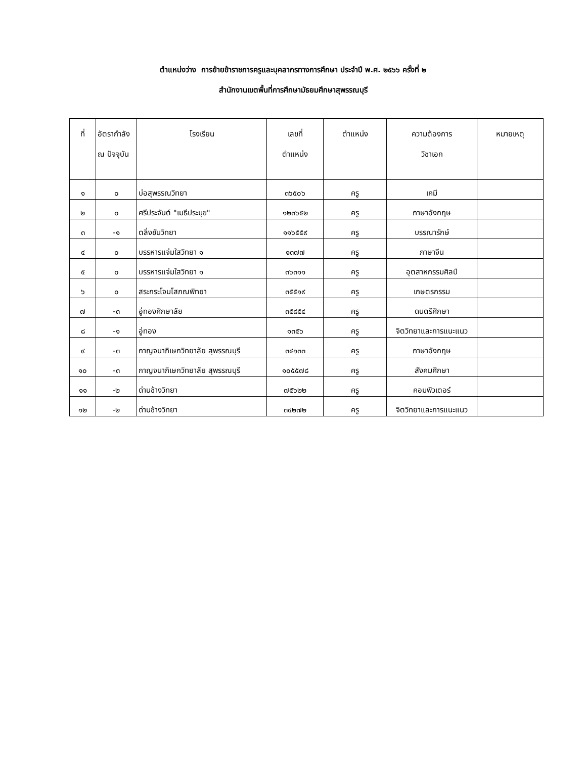ตำแหน่งว่าง การย้ายข้าราชการครูและบุคลากรทางการศึกษา ประจำปี พ.ศ. ๒๕๖๖ ครั้งที่ ๒
สำนักงานเขตพื้นที่การศึกษามัธยมศึกษาสุพรรณบุรี
| ที่ | อัตรากำลัง ณ ปัจจุบัน | โรงเรียน | เลขที่ ตำแหน่ง | ตำแหน่ง | ความต้องการ วิชาเอก | หมายเหตุ |
| --- | --- | --- | --- | --- | --- | --- |
| ๑ | ๐ | บ่อสุพรรณวิทยา | ๓๖๕๐๖ | ครู | เคมี | |
| ๒ | ๐ | ศรีประจันต์ "เมธีประมุข" | ๑๒๓๖๕๒ | ครู | ภาษาอังกฤษ | |
| ๓ | -๑ | ตลิ่งชันวิทยา | ๑๑๖๕๕๙ | ครู | บรรณารักษ์ | |
| ๔ | ๐ | บรรหารแจ่มใสวิทยา ๑ | ๑๓๗๗ | ครู | ภาษาจีน | |
| ๕ | ๐ | บรรหารแจ่มใสวิทยา ๑ | ๓๖๓๑๑ | ครู | อุตสาหกรรมศิลป์ | |
| ๖ | ๐ | สระกระโจมโสภณพิทยา | ๓๕๕๑๙ | ครู | เกษตรกรรม | |
| ๗ | -๓ | อู่ทองศึกษาลัย | ๓๕๘๕๔ | ครู | ดนตรีศึกษา | |
| ๘ | -๑ | อู่ทอง | ๑๓๕๖ | ครู | จิตวิทยาและการแนะแนว | |
| ๙ | -๓ | กาญจนาภิเษกวิทยาลัย สุพรรณบุรี | ๓๔๑๓๓ | ครู | ภาษาอังกฤษ | |
| ๑๐ | -๓ | กาญจนาภิเษกวิทยาลัย สุพรรณบุรี | ๑๐๕๕๗๘ | ครู | สังคมศึกษา | |
| ๑๑ | -๒ | ด่านช้างวิทยา | ๗๕๖๒๒ | ครู | คอมพิวเตอร์ | |
| ๑๒ | -๒ | ด่านช้างวิทยา | ๓๔๒๗๒ | ครู | จิตวิทยาและการแนะแนว | |